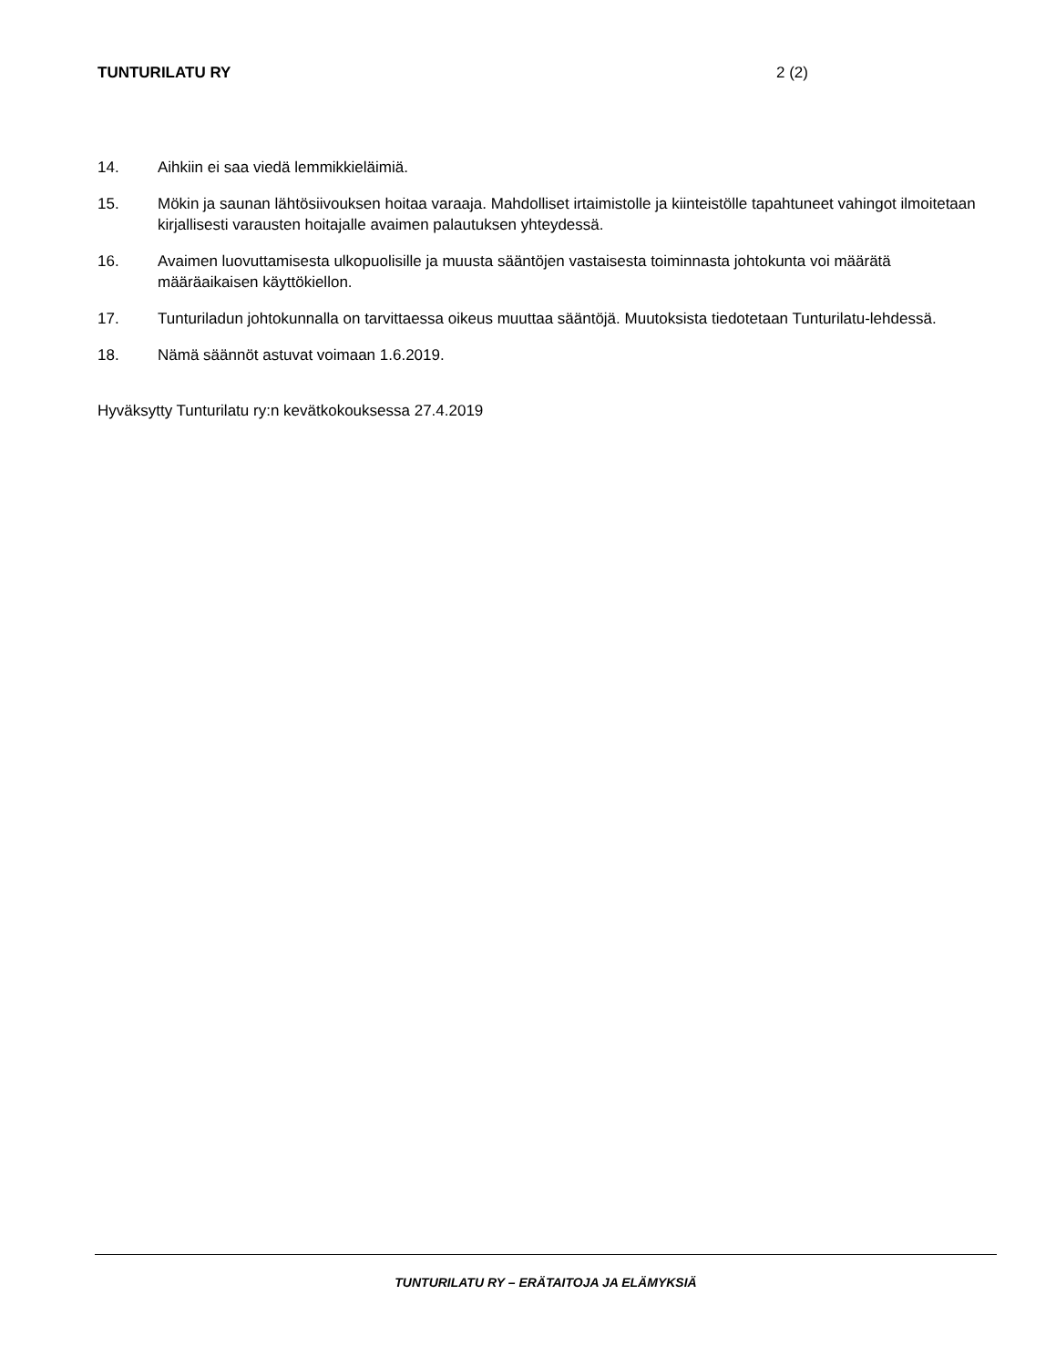TUNTURILATU RY 2 (2)
14. Aihkiin ei saa viedä lemmikkieläimiä.
15. Mökin ja saunan lähtösiivouksen hoitaa varaaja. Mahdolliset irtaimistolle ja kiinteistölle tapahtuneet vahingot ilmoitetaan kirjallisesti varausten hoitajalle avaimen palautuksen yhteydessä.
16. Avaimen luovuttamisesta ulkopuolisille ja muusta sääntöjen vastaisesta toiminnasta johtokunta voi määrätä määräaikaisen käyttökiellon.
17. Tunturiladun johtokunnalla on tarvittaessa oikeus muuttaa sääntöjä. Muutoksista tiedotetaan Tunturilatu-lehdessä.
18. Nämä säännöt astuvat voimaan 1.6.2019.
Hyväksytty Tunturilatu ry:n kevätkokouksessa 27.4.2019
TUNTURILATU RY – ERÄTAITOJA JA ELÄMYKSIÄ